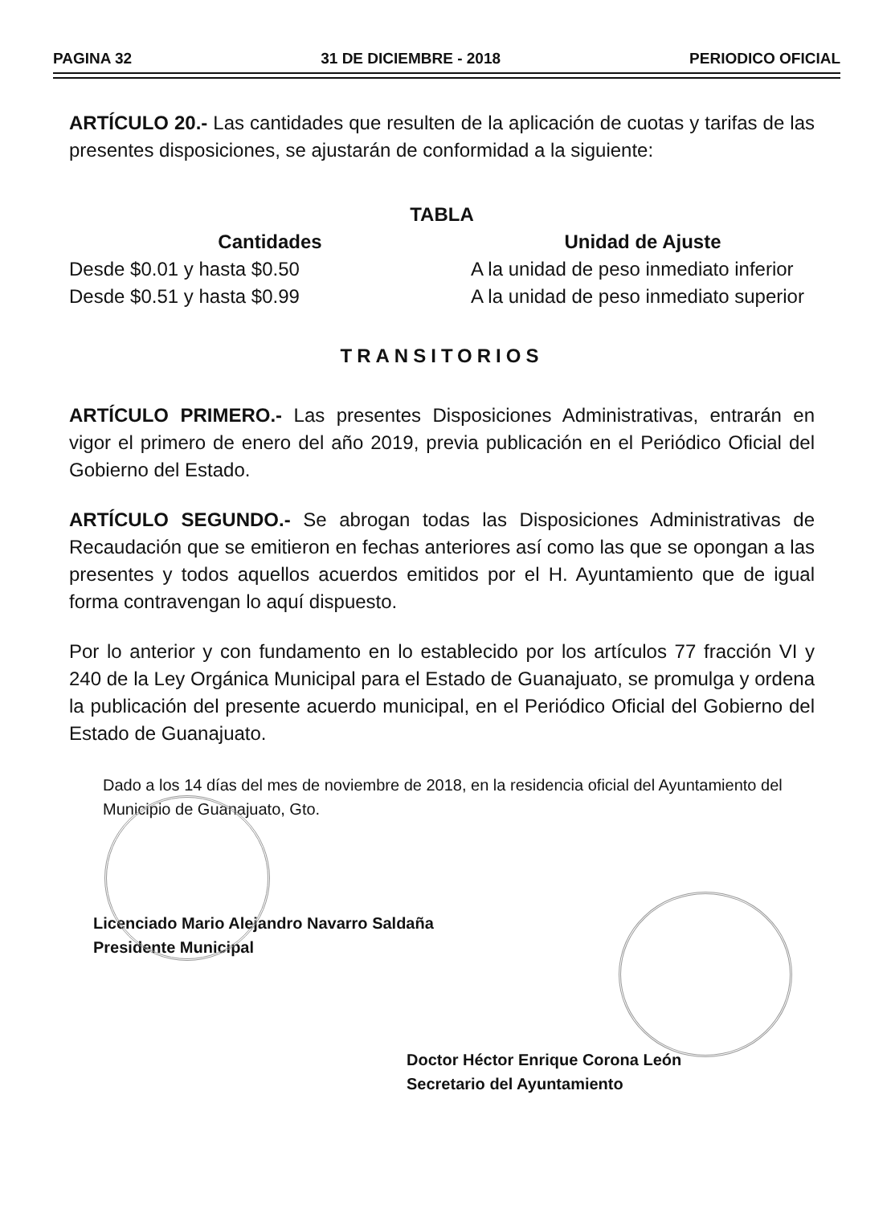PAGINA 32 31 DE DICIEMBRE - 2018 PERIODICO OFICIAL
ARTÍCULO 20.- Las cantidades que resulten de la aplicación de cuotas y tarifas de las presentes disposiciones, se ajustarán de conformidad a la siguiente:
TABLA
| Cantidades | Unidad de Ajuste |
| --- | --- |
| Desde $0.01 y hasta $0.50 | A la unidad de peso inmediato inferior |
| Desde $0.51 y hasta $0.99 | A la unidad de peso inmediato superior |
TRANSITORIOS
ARTÍCULO PRIMERO.- Las presentes Disposiciones Administrativas, entrarán en vigor el primero de enero del año 2019, previa publicación en el Periódico Oficial del Gobierno del Estado.
ARTÍCULO SEGUNDO.- Se abrogan todas las Disposiciones Administrativas de Recaudación que se emitieron en fechas anteriores así como las que se opongan a las presentes y todos aquellos acuerdos emitidos por el H. Ayuntamiento que de igual forma contravengan lo aquí dispuesto.
Por lo anterior y con fundamento en lo establecido por los artículos 77 fracción VI y 240 de la Ley Orgánica Municipal para el Estado de Guanajuato, se promulga y ordena la publicación del presente acuerdo municipal, en el Periódico Oficial del Gobierno del Estado de Guanajuato.
Dado a los 14 días del mes de noviembre de 2018, en la residencia oficial del Ayuntamiento del Municipio de Guanajuato, Gto.
Licenciado Mario Alejandro Navarro Saldaña
Presidente Municipal
Doctor Héctor Enrique Corona León
Secretario del Ayuntamiento